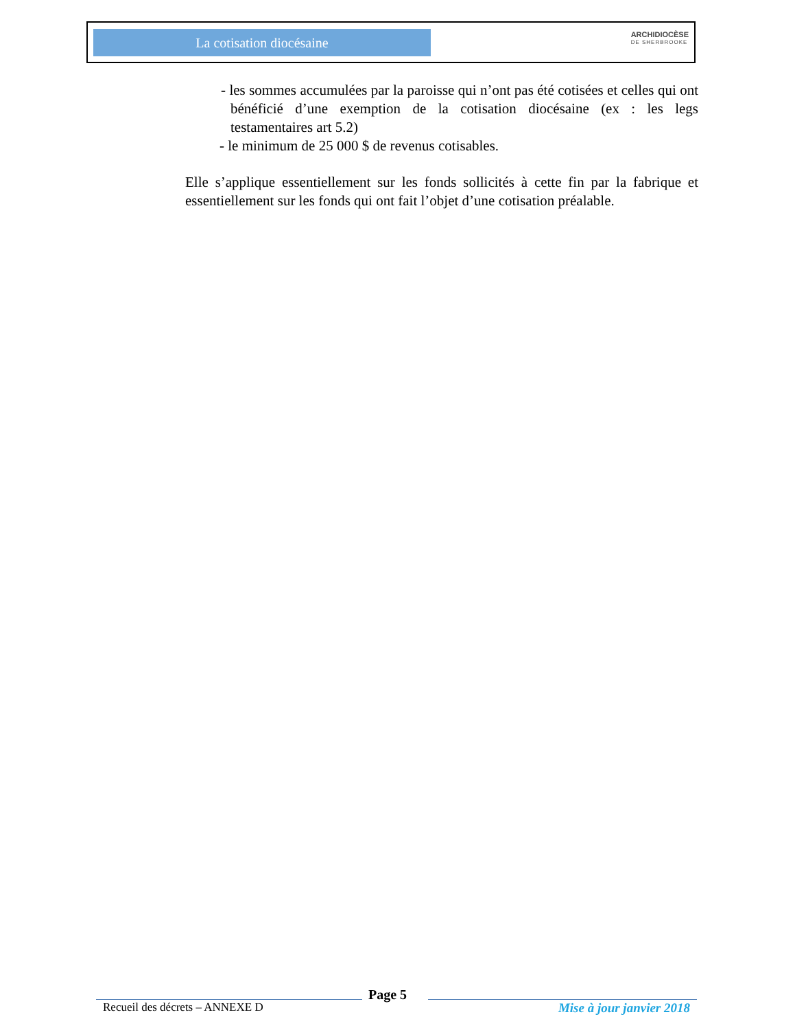La cotisation diocésaine
ARCHIDIOCÈSE
DE SHERBROOKE
- les sommes accumulées par la paroisse qui n’ont pas été cotisées et celles qui ont bénéficié d’une exemption de la cotisation diocésaine (ex : les legs testamentaires art 5.2)
- le minimum de 25 000 $ de revenus cotisables.
Elle s’applique essentiellement sur les fonds sollicités à cette fin par la fabrique et essentiellement sur les fonds qui ont fait l’objet d’une cotisation préalable.
Recueil des décrets – ANNEXE D
Page 5
Mise à jour janvier 2018